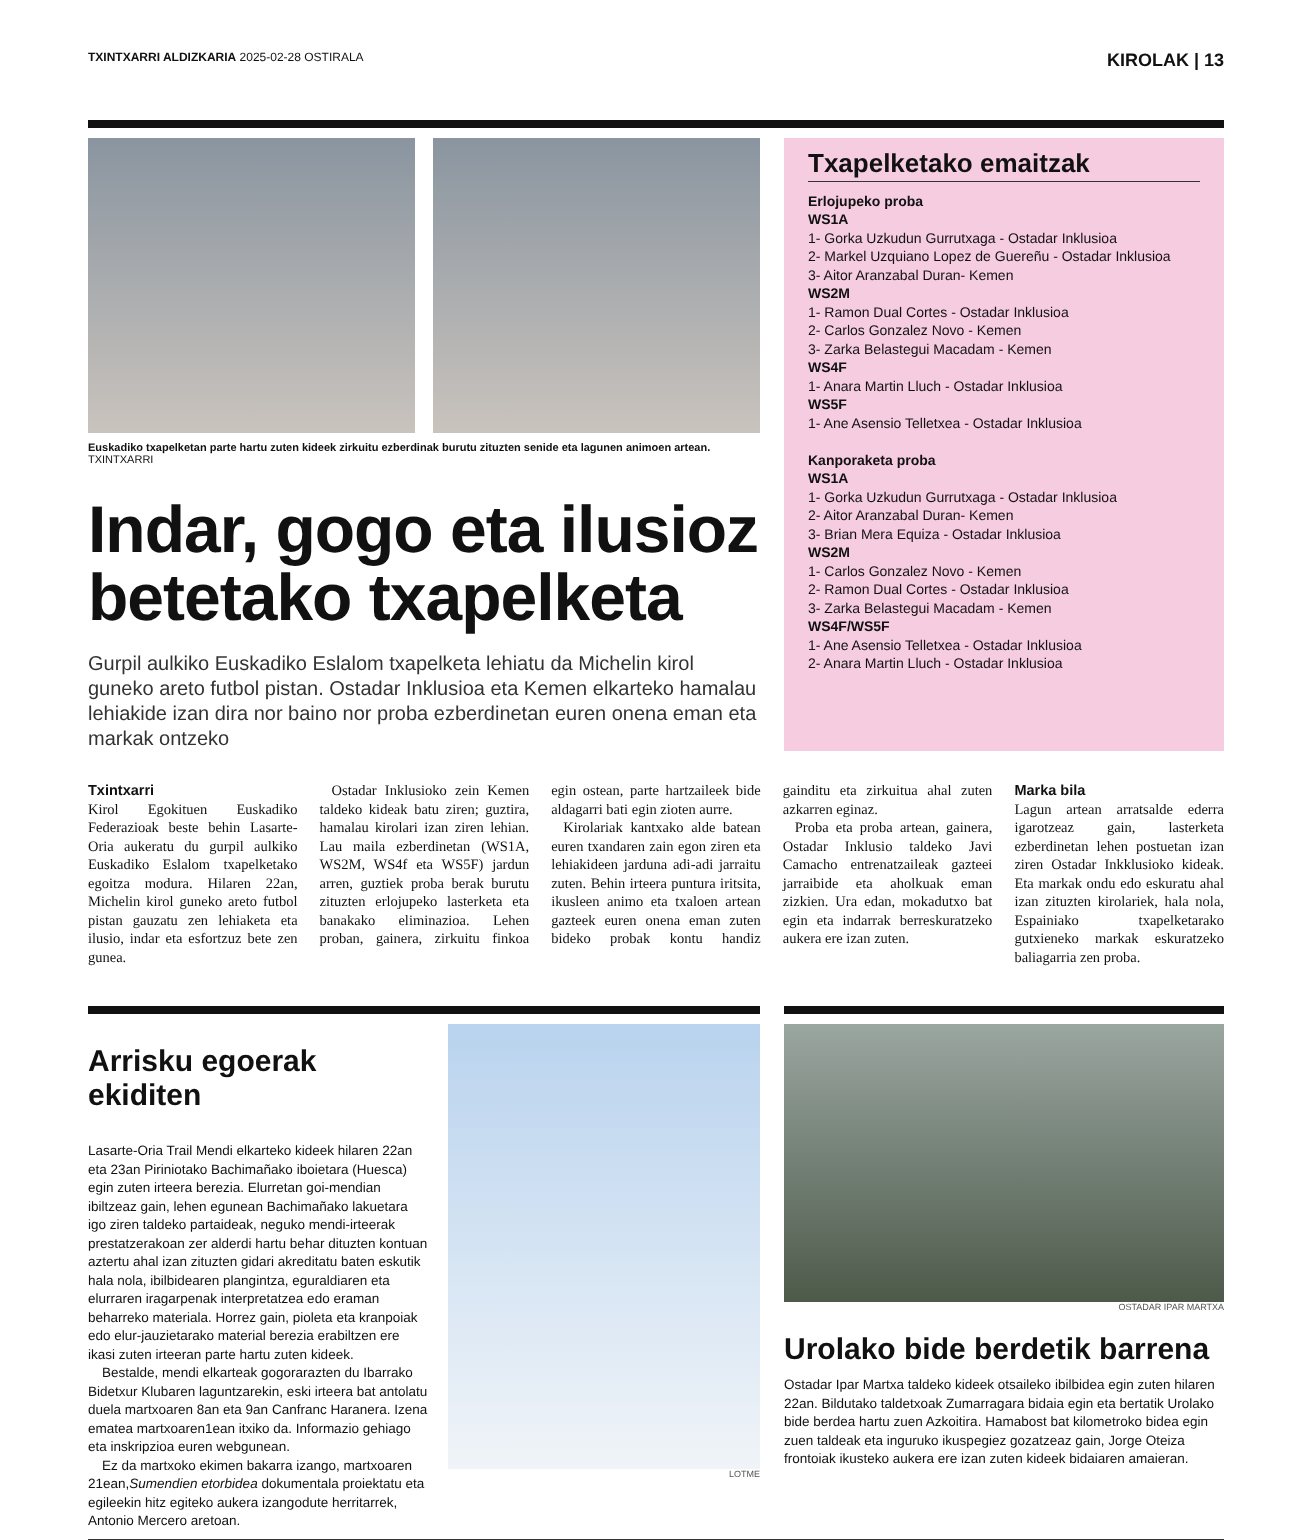TXINTXARRI ALDIZKARIA 2025-02-28 OSTIRALA
KIROLAK | 13
Euskadiko txapelketan parte hartu zuten kideek zirkuitu ezberdinak burutu zituzten senide eta lagunen animoen artean. TXINTXARRI
Indar, gogo eta ilusioz betetako txapelketa
Gurpil aulkiko Euskadiko Eslalom txapelketa lehiatu da Michelin kirol guneko areto futbol pistan. Ostadar Inklusioa eta Kemen elkarteko hamalau lehiakide izan dira nor baino nor proba ezberdinetan euren onena eman eta markak ontzeko
Txapelketako emaitzak
Erlojupeko proba
WS1A
1- Gorka Uzkudun Gurrutxaga - Ostadar Inklusioa
2- Markel Uzquiano Lopez de Guereñu - Ostadar Inklusioa
3- Aitor Aranzabal Duran- Kemen
WS2M
1- Ramon Dual Cortes - Ostadar Inklusioa
2- Carlos Gonzalez Novo - Kemen
3- Zarka Belastegui Macadam - Kemen
WS4F
1- Anara Martin Lluch - Ostadar Inklusioa
WS5F
1- Ane Asensio Telletxea - Ostadar Inklusioa
Kanporaketa proba
WS1A
1- Gorka Uzkudun Gurrutxaga - Ostadar Inklusioa
2- Aitor Aranzabal Duran- Kemen
3- Brian Mera Equiza - Ostadar Inklusioa
WS2M
1- Carlos Gonzalez Novo - Kemen
2- Ramon Dual Cortes - Ostadar Inklusioa
3- Zarka Belastegui Macadam - Kemen
WS4F/WS5F
1- Ane Asensio Telletxea - Ostadar Inklusioa
2- Anara Martin Lluch - Ostadar Inklusioa
Txintxarri
Kirol Egokituen Euskadiko Federazioak beste behin Lasarte-Oria aukeratu du gurpil aulkiko Euskadiko Eslalom txapelketako egoitza modura. Hilaren 22an, Michelin kirol guneko areto futbol pistan gauzatu zen lehiaketa eta ilusio, indar eta esfortzuz bete zen gunea.
Ostadar Inklusioko zein Kemen taldeko kideak batu ziren; guztira, hamalau kirolari izan ziren lehian. Lau maila ezberdinetan (WS1A, WS2M, WS4f eta WS5F) jardun arren, guztiek proba berak burutu zituzten erlojupeko lasterketa eta banakako eliminazioa. Lehen proban, gainera, zirkuitu finkoa egin ostean, parte hartzaileek bide aldagarri bati egin zioten aurre.
Kirolariak kantxako alde batean euren txandaren zain egon ziren eta lehiakideen jarduna adi-adi jarraitu zuten. Behin irteera puntura iritsita, ikusleen animo eta txaloen artean gazteek euren onena eman zuten bideko probak kontu handiz gainditu eta zirkuitua ahal zuten azkarren eginaz.
Proba eta proba artean, gainera, Ostadar Inklusio taldeko Javi Camacho entrenatzaileak gazteei jarraibide eta aholkuak eman zizkien. Ura edan, mokadutxo bat egin eta indarrak berreskuratzeko aukera ere izan zuten.
Marka bila
Lagun artean arratsalde ederra igarotzeaz gain, lasterketa ezberdinetan lehen postuetan izan ziren Ostadar Inkklusioko kideak. Eta markak ondu edo eskuratu ahal izan zituzten kirolariek, hala nola, Espainiako txapelketarako gutxieneko markak eskuratzeko baliagarria zen proba.
Arrisku egoerak ekiditen
Lasarte-Oria Trail Mendi elkarteko kideek hilaren 22an eta 23an Piriniotako Bachimañako iboietara (Huesca) egin zuten irteera berezia. Elurretan goi-mendian ibiltzeaz gain, lehen egunean Bachimañako lakuetara igo ziren taldeko partaideak, neguko mendi-irteerak prestatzerakoan zer alderdi hartu behar dituzten kontuan aztertu ahal izan zituzten gidari akreditatu baten eskutik hala nola, ibilbidearen plangintza, eguraldiaren eta elurraren iragarpenak interpretatzea edo eraman beharreko materiala. Horrez gain, pioleta eta kranpoiak edo elur-jauzietarako material berezia erabiltzen ere ikasi zuten irteeran parte hartu zuten kideek.
Bestalde, mendi elkarteak gogorarazten du Ibarrako Bidetxur Klubaren laguntzarekin, eski irteera bat antolatu duela martxoaren 8an eta 9an Canfranc Haranera. Izena ematea martxoaren1ean itxiko da. Informazio gehiago eta inskripzioa euren webgunean.
Ez da martxoko ekimen bakarra izango, martxoaren 21ean,Sumendien etorbidea dokumentala proiektatu eta egileekin hitz egiteko aukera izangodute herritarrek, Antonio Mercero aretoan.
LOTME
OSTADAR IPAR MARTXA
Urolako bide berdetik barrena
Ostadar Ipar Martxa taldeko kideek otsaileko ibilbidea egin zuten hilaren 22an. Bildutako taldetxoak Zumarragara bidaia egin eta bertatik Urolako bide berdea hartu zuen Azkoitira. Hamabost bat kilometroko bidea egin zuen taldeak eta inguruko ikuspegiez gozatzeaz gain, Jorge Oteiza frontoiak ikusteko aukera ere izan zuten kideek bidaiaren amaieran.